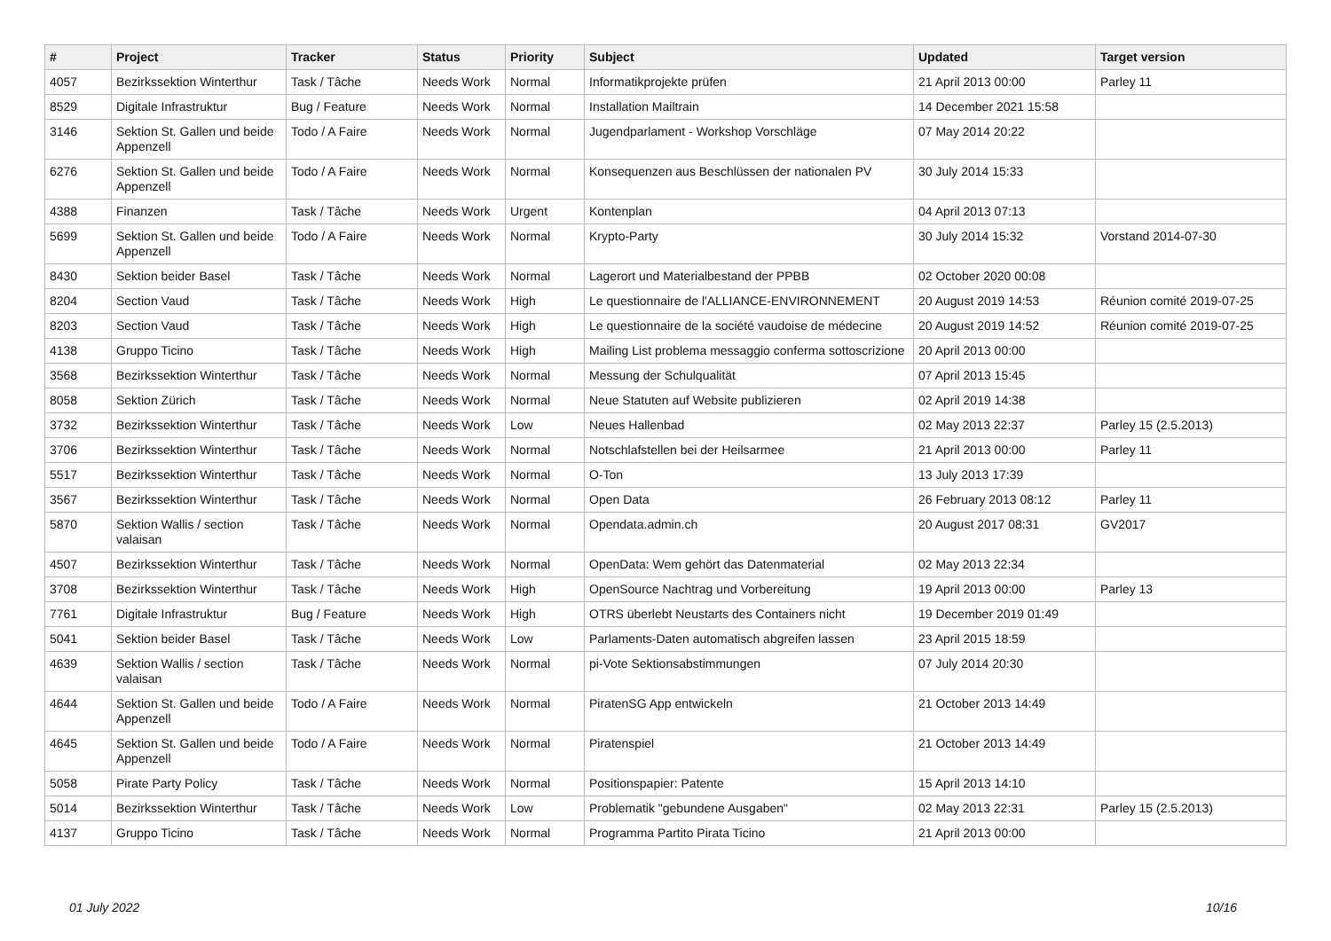| # | Project | Tracker | Status | Priority | Subject | Updated | Target version |
| --- | --- | --- | --- | --- | --- | --- | --- |
| 4057 | Bezirkssektion Winterthur | Task / Tâche | Needs Work | Normal | Informatikprojekte prüfen | 21 April 2013 00:00 | Parley 11 |
| 8529 | Digitale Infrastruktur | Bug / Feature | Needs Work | Normal | Installation Mailtrain | 14 December 2021 15:58 | |
| 3146 | Sektion St. Gallen und beide Appenzell | Todo / A Faire | Needs Work | Normal | Jugendparlament - Workshop Vorschläge | 07 May 2014 20:22 | |
| 6276 | Sektion St. Gallen und beide Appenzell | Todo / A Faire | Needs Work | Normal | Konsequenzen aus Beschlüssen der nationalen PV | 30 July 2014 15:33 | |
| 4388 | Finanzen | Task / Tâche | Needs Work | Urgent | Kontenplan | 04 April 2013 07:13 | |
| 5699 | Sektion St. Gallen und beide Appenzell | Todo / A Faire | Needs Work | Normal | Krypto-Party | 30 July 2014 15:32 | Vorstand 2014-07-30 |
| 8430 | Sektion beider Basel | Task / Tâche | Needs Work | Normal | Lagerort und Materialbestand der PPBB | 02 October 2020 00:08 | |
| 8204 | Section Vaud | Task / Tâche | Needs Work | High | Le questionnaire de l'ALLIANCE-ENVIRONNEMENT | 20 August 2019 14:53 | Réunion comité 2019-07-25 |
| 8203 | Section Vaud | Task / Tâche | Needs Work | High | Le questionnaire de la société vaudoise de médecine | 20 August 2019 14:52 | Réunion comité 2019-07-25 |
| 4138 | Gruppo Ticino | Task / Tâche | Needs Work | High | Mailing List problema messaggio conferma sottoscrizione | 20 April 2013 00:00 | |
| 3568 | Bezirkssektion Winterthur | Task / Tâche | Needs Work | Normal | Messung der Schulqualität | 07 April 2013 15:45 | |
| 8058 | Sektion Zürich | Task / Tâche | Needs Work | Normal | Neue Statuten auf Website publizieren | 02 April 2019 14:38 | |
| 3732 | Bezirkssektion Winterthur | Task / Tâche | Needs Work | Low | Neues Hallenbad | 02 May 2013 22:37 | Parley 15 (2.5.2013) |
| 3706 | Bezirkssektion Winterthur | Task / Tâche | Needs Work | Normal | Notschlafstellen bei der Heilsarmee | 21 April 2013 00:00 | Parley 11 |
| 5517 | Bezirkssektion Winterthur | Task / Tâche | Needs Work | Normal | O-Ton | 13 July 2013 17:39 | |
| 3567 | Bezirkssektion Winterthur | Task / Tâche | Needs Work | Normal | Open Data | 26 February 2013 08:12 | Parley 11 |
| 5870 | Sektion Wallis / section valaisan | Task / Tâche | Needs Work | Normal | Opendata.admin.ch | 20 August 2017 08:31 | GV2017 |
| 4507 | Bezirkssektion Winterthur | Task / Tâche | Needs Work | Normal | OpenData: Wem gehört das Datenmaterial | 02 May 2013 22:34 | |
| 3708 | Bezirkssektion Winterthur | Task / Tâche | Needs Work | High | OpenSource Nachtrag und Vorbereitung | 19 April 2013 00:00 | Parley 13 |
| 7761 | Digitale Infrastruktur | Bug / Feature | Needs Work | High | OTRS überlebt Neustarts des Containers nicht | 19 December 2019 01:49 | |
| 5041 | Sektion beider Basel | Task / Tâche | Needs Work | Low | Parlaments-Daten automatisch abgreifen lassen | 23 April 2015 18:59 | |
| 4639 | Sektion Wallis / section valaisan | Task / Tâche | Needs Work | Normal | pi-Vote Sektionsabstimmungen | 07 July 2014 20:30 | |
| 4644 | Sektion St. Gallen und beide Appenzell | Todo / A Faire | Needs Work | Normal | PiratenSG App entwickeln | 21 October 2013 14:49 | |
| 4645 | Sektion St. Gallen und beide Appenzell | Todo / A Faire | Needs Work | Normal | Piratenspiel | 21 October 2013 14:49 | |
| 5058 | Pirate Party Policy | Task / Tâche | Needs Work | Normal | Positionspapier: Patente | 15 April 2013 14:10 | |
| 5014 | Bezirkssektion Winterthur | Task / Tâche | Needs Work | Low | Problematik "gebundene Ausgaben" | 02 May 2013 22:31 | Parley 15 (2.5.2013) |
| 4137 | Gruppo Ticino | Task / Tâche | Needs Work | Normal | Programma Partito Pirata Ticino | 21 April 2013 00:00 | |
01 July 2022 10/16